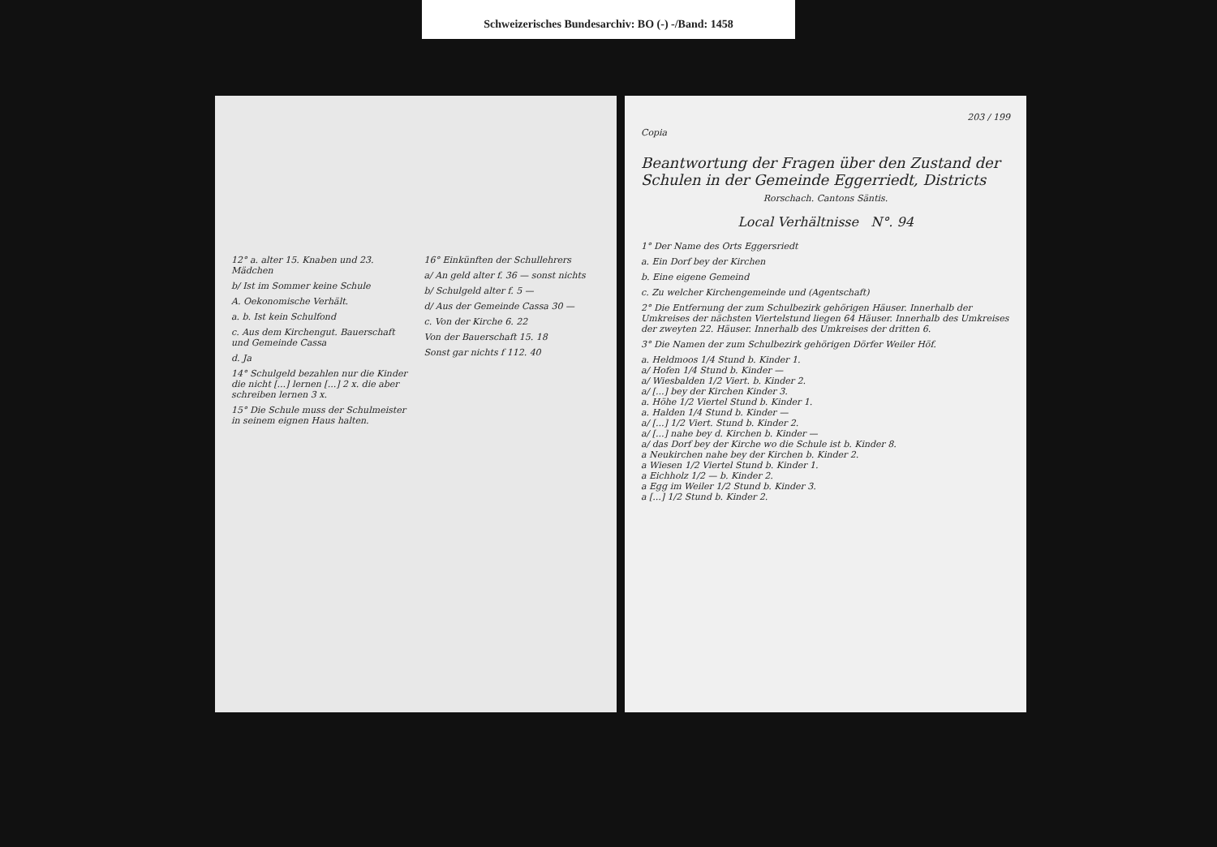Schweizerisches Bundesarchiv: BO (-) -/Band: 1458
12° a. alter 15. Knaben und 23. Mädchen
b/ Ist im Sommer keine Schule
A. Oekonomische Verhält.
a. b. Ist kein Schulfond
c. Aus dem Kirchengut. Bauerschaft und Gemeinde Cassa
d. Ja
14° Schulgeld bezahlen nur die Kinder die nicht [...] lernen [...] 2 x. die aber schreiben lernen 3 x.
15° Die Schule muss der Schulmeister in seinem eignen Haus halten.
16° Einkünften der Schullehrers
a/ An geld alter f. 36 — sonst nichts
b/ Schulgeld alter f. 5 —
d/ Aus der Gemeinde Cassa 30 —
c. Von der Kirche 6. 22
Von der Bauerschaft 15. 18
Sonst gar nichts f 112. 40
203 / 199
Copia
Beantwortung der Fragen über den Zustand der Schulen in der Gemeinde Eggerriedt, Districts
Rorschach. Cantons Säntis.
Local Verhältnisse N°. 94
1° Der Name des Orts Eggersriedt
a. Ein Dorf bey der Kirchen
b. Eine eigene Gemeind
c. Zu welcher Kirchengemeinde und (Agentschaft)
2° Die Entfernung der zum Schulbezirk gehörigen Häuser. Innerhalb der Umkreises der nächsten Viertelstund liegen 64 Häuser. Innerhalb des Umkreises der zweyten 22. Häuser. Innerhalb des Umkreises der dritten 6.
3° Die Namen der zum Schulbezirk gehörigen Dörfer Weiler Höf.
a. Heldmoos 1/4 Stund b. Kinder 1.
a/ Hofen 1/4 Stund b. Kinder —
a/ Wiesbalden 1/2 Viert. b. Kinder 2.
a/ [...] bey der Kirchen Kinder 3.
a. Höhe 1/2 Viertel Stund b. Kinder 1.
a. Halden 1/4 Stund b. Kinder —
a/ [...] 1/2 Viert. Stund b. Kinder 2.
a/ [...] nahe bey d. Kirchen b. Kinder —
a/ das Dorf bey der Kirche wo die Schule ist b. Kinder 8.
a Neukirchen nahe bey der Kirchen b. Kinder 2.
a Wiesen 1/2 Viertel Stund b. Kinder 1.
a Eichholz 1/2 — b. Kinder 2.
a Egg im Weiler 1/2 Stund b. Kinder 3.
a [...] 1/2 Stund b. Kinder 2.